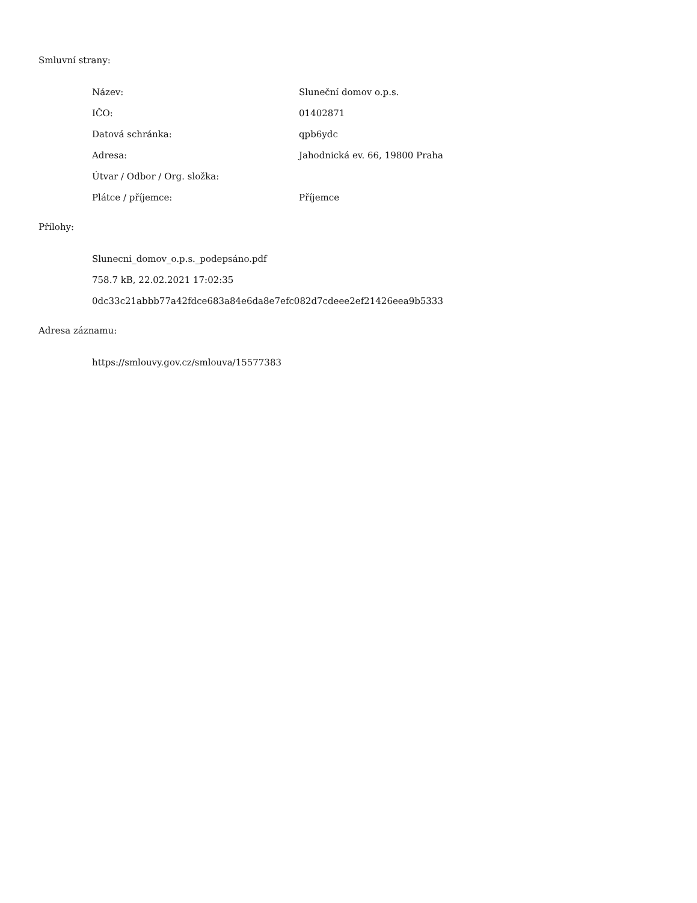Smluvní strany:
| Název: | Sluneční domov o.p.s. |
| IČO: | 01402871 |
| Datová schránka: | qpb6ydc |
| Adresa: | Jahodnická ev. 66, 19800 Praha |
| Útvar / Odbor / Org. složka: | |
| Plátce / příjemce: | Příjemce |
Přílohy:
Slunecni_domov_o.p.s._podepsáno.pdf
758.7 kB, 22.02.2021 17:02:35
0dc33c21abbb77a42fdce683a84e6da8e7efc082d7cdeee2ef21426eea9b5333
Adresa záznamu:
https://smlouvy.gov.cz/smlouva/15577383